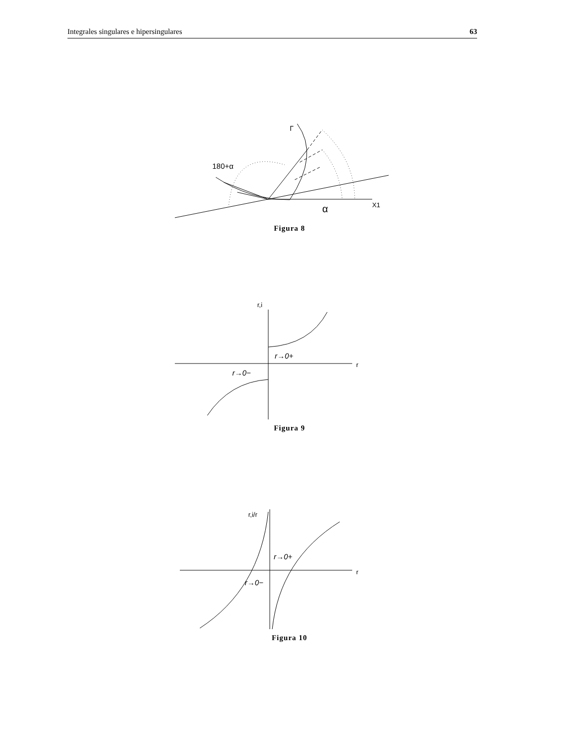Integrales singulares e hipersingulares 63
Γ
180+α
X1
α
Figura 8
r,i
r
r→0+
r→0−
Figura 9
r,i/r
r
r→0+
r→0−
Figura 10